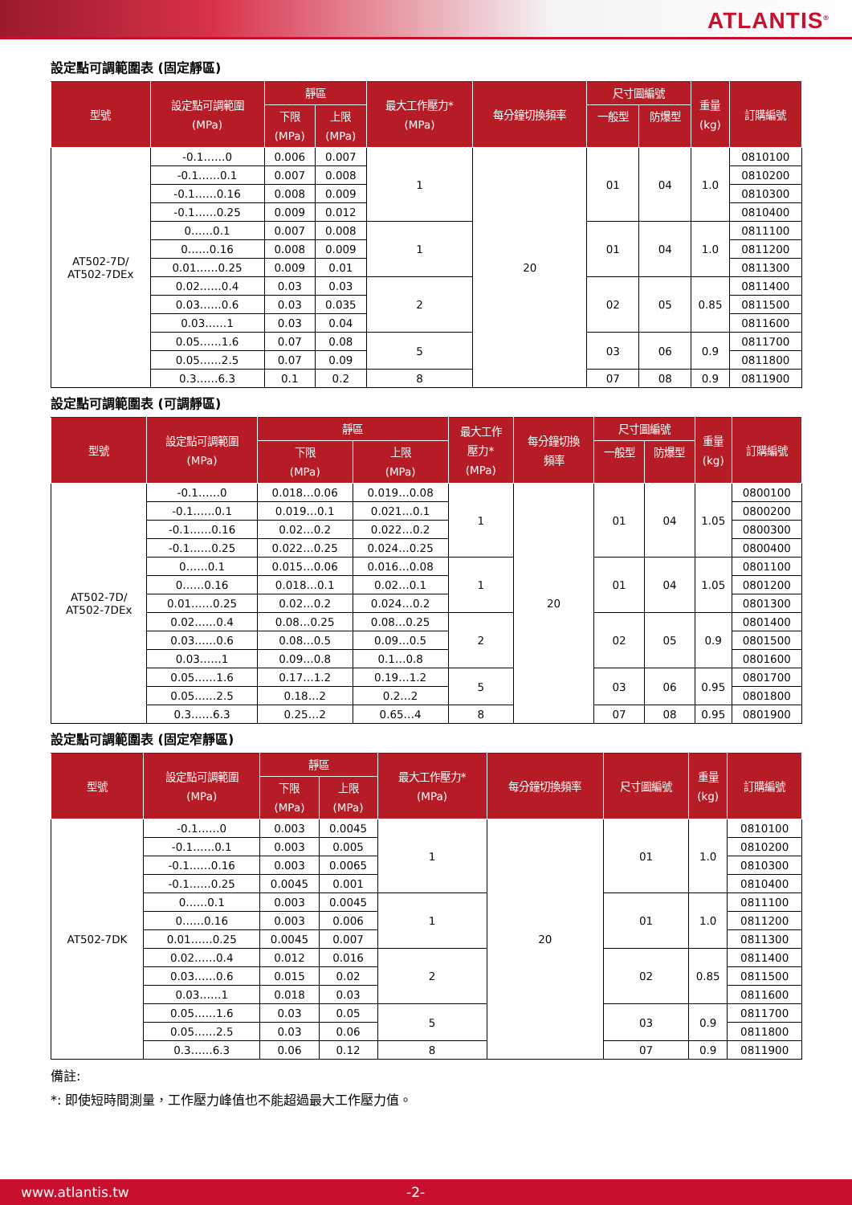ATLANTIS<sup>®</sup>
設定點可調範圍表 (固定靜區)
| 型號 | 設定點可調範圍 (MPa) | 靜區 | | 最大工作壓力* (MPa) | 每分鐘切換頻率 | 尺寸圖編號 | | 重量 (kg) | 訂購編號 |
| --- | --- | --- | --- | --- | --- | --- | --- | --- | --- |
| | | 下限 (MPa) | 上限 (MPa) | | | 一般型 | 防爆型 | | |
| AT502-7D/ AT502-7DEx | -0.1……0 | 0.006 | 0.007 | 1 | 20 | 01 | 04 | 1.0 | 0810100 |
| | -0.1……0.1 | 0.007 | 0.008 | | | | | | 0810200 |
| | -0.1……0.16 | 0.008 | 0.009 | | | | | | 0810300 |
| | -0.1……0.25 | 0.009 | 0.012 | | | | | | 0810400 |
| | 0……0.1 | 0.007 | 0.008 | 1 | | 01 | 04 | 1.0 | 0811100 |
| | 0……0.16 | 0.008 | 0.009 | | | | | | 0811200 |
| | 0.01……0.25 | 0.009 | 0.01 | | | | | | 0811300 |
| | 0.02……0.4 | 0.03 | 0.03 | 2 | | 02 | 05 | 0.85 | 0811400 |
| | 0.03……0.6 | 0.03 | 0.035 | | | | | | 0811500 |
| | 0.03……1 | 0.03 | 0.04 | | | | | | 0811600 |
| | 0.05……1.6 | 0.07 | 0.08 | 5 | | 03 | 06 | 0.9 | 0811700 |
| | 0.05……2.5 | 0.07 | 0.09 | | | | | | 0811800 |
| | 0.3……6.3 | 0.1 | 0.2 | 8 | | 07 | 08 | 0.9 | 0811900 |
設定點可調範圍表 (可調靜區)
| 型號 | 設定點可調範圍 (MPa) | 靜區 | | 最大工作 壓力* (MPa) | 每分鐘切換 頻率 | 尺寸圖編號 | | 重量 (kg) | 訂購編號 |
| --- | --- | --- | --- | --- | --- | --- | --- | --- | --- |
| | | 下限 (MPa) | 上限 (MPa) | | | 一般型 | 防爆型 | | |
| AT502-7D/ AT502-7DEx | -0.1……0 | 0.018…0.06 | 0.019…0.08 | 1 | 20 | 01 | 04 | 1.05 | 0800100 |
| | -0.1……0.1 | 0.019…0.1 | 0.021…0.1 | | | | | | 0800200 |
| | -0.1……0.16 | 0.02…0.2 | 0.022…0.2 | | | | | | 0800300 |
| | -0.1……0.25 | 0.022…0.25 | 0.024…0.25 | | | | | | 0800400 |
| | 0……0.1 | 0.015…0.06 | 0.016…0.08 | 1 | | 01 | 04 | 1.05 | 0801100 |
| | 0……0.16 | 0.018…0.1 | 0.02…0.1 | | | | | | 0801200 |
| | 0.01……0.25 | 0.02…0.2 | 0.024…0.2 | | | | | | 0801300 |
| | 0.02……0.4 | 0.08…0.25 | 0.08…0.25 | 2 | | 02 | 05 | 0.9 | 0801400 |
| | 0.03……0.6 | 0.08…0.5 | 0.09…0.5 | | | | | | 0801500 |
| | 0.03……1 | 0.09…0.8 | 0.1…0.8 | | | | | | 0801600 |
| | 0.05……1.6 | 0.17…1.2 | 0.19…1.2 | 5 | | 03 | 06 | 0.95 | 0801700 |
| | 0.05……2.5 | 0.18…2 | 0.2…2 | | | | | | 0801800 |
| | 0.3……6.3 | 0.25…2 | 0.65…4 | 8 | | 07 | 08 | 0.95 | 0801900 |
設定點可調範圍表 (固定窄靜區)
| 型號 | 設定點可調範圍 (MPa) | 靜區 | | 最大工作壓力* (MPa) | 每分鐘切換頻率 | 尺寸圖編號 | 重量 (kg) | 訂購編號 |
| --- | --- | --- | --- | --- | --- | --- | --- | --- |
| | | 下限 (MPa) | 上限 (MPa) | | | | | |
| AT502-7DK | -0.1……0 | 0.003 | 0.0045 | 1 | 20 | 01 | 1.0 | 0810100 |
| | -0.1……0.1 | 0.003 | 0.005 | | | | | 0810200 |
| | -0.1……0.16 | 0.003 | 0.0065 | | | | | 0810300 |
| | -0.1……0.25 | 0.0045 | 0.001 | | | | | 0810400 |
| | 0……0.1 | 0.003 | 0.0045 | 1 | | 01 | 1.0 | 0811100 |
| | 0……0.16 | 0.003 | 0.006 | | | | | 0811200 |
| | 0.01……0.25 | 0.0045 | 0.007 | | | | | 0811300 |
| | 0.02……0.4 | 0.012 | 0.016 | 2 | | 02 | 0.85 | 0811400 |
| | 0.03……0.6 | 0.015 | 0.02 | | | | | 0811500 |
| | 0.03……1 | 0.018 | 0.03 | | | | | 0811600 |
| | 0.05……1.6 | 0.03 | 0.05 | 5 | | 03 | 0.9 | 0811700 |
| | 0.05……2.5 | 0.03 | 0.06 | | | | | 0811800 |
| | 0.3……6.3 | 0.06 | 0.12 | 8 | | 07 | 0.9 | 0811900 |
備註:
*: 即使短時間測量，工作壓力峰值也不能超過最大工作壓力值。
www.atlantis.tw -2-